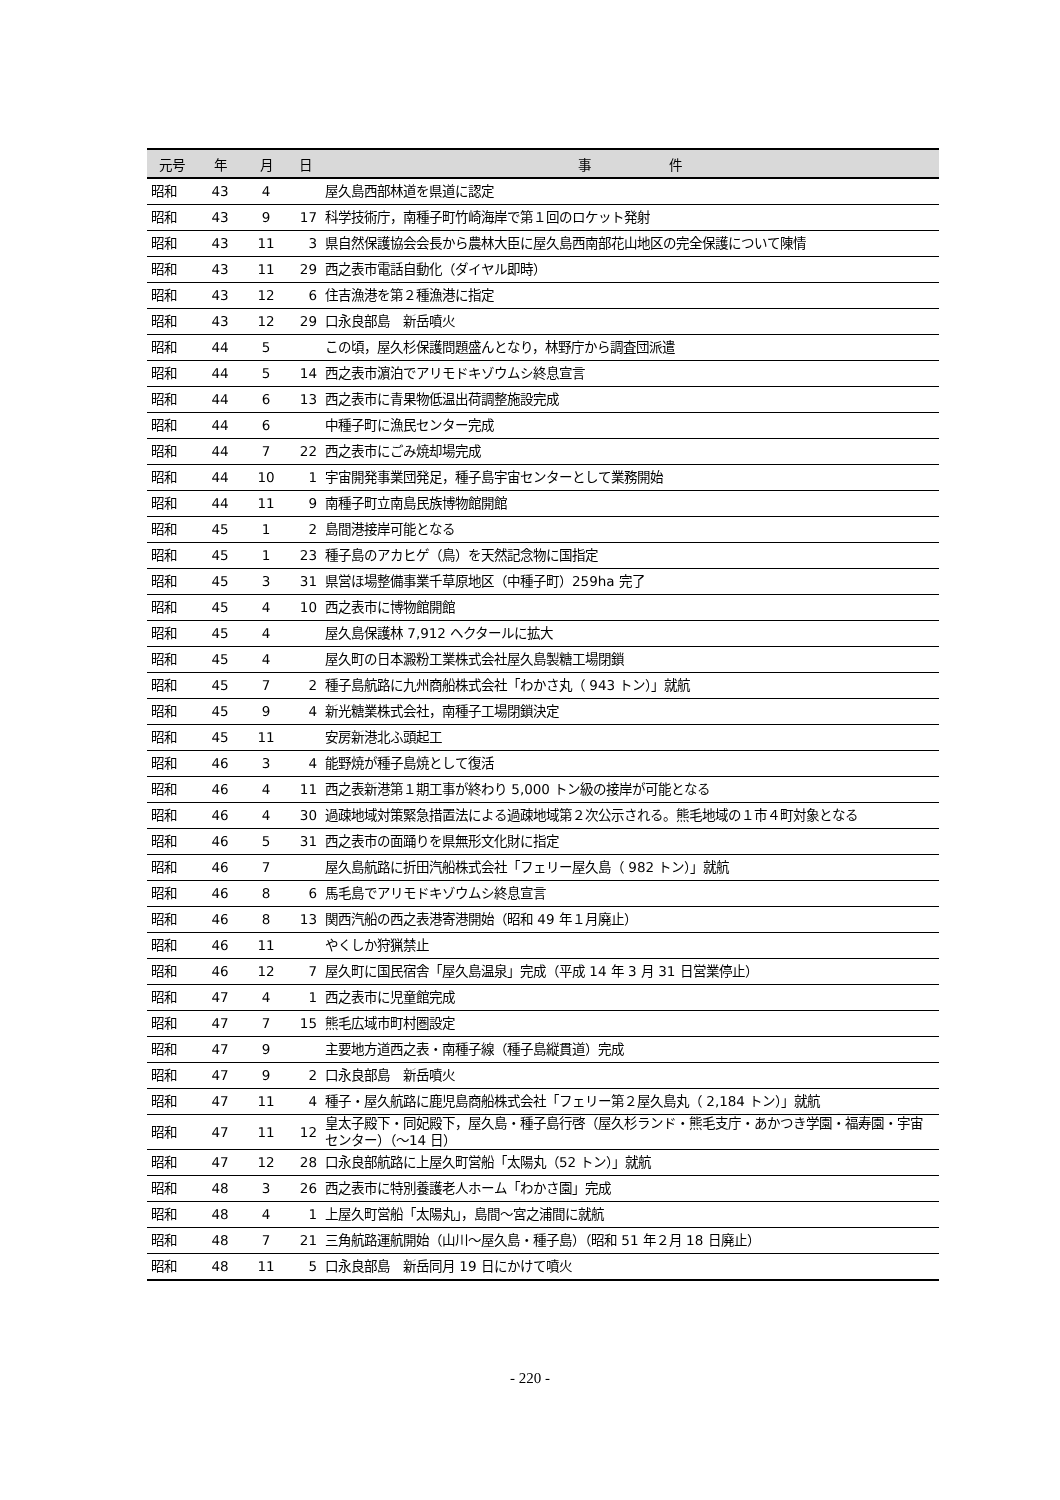| 元号 | 年 | 月 | 日 | 事 件 |
| --- | --- | --- | --- | --- |
| 昭和 | 43 | 4 | | 屋久島西部林道を県道に認定 |
| 昭和 | 43 | 9 | 17 | 科学技術庁，南種子町竹崎海岸で第１回のロケット発射 |
| 昭和 | 43 | 11 | 3 | 県自然保護協会会長から農林大臣に屋久島西南部花山地区の完全保護について陳情 |
| 昭和 | 43 | 11 | 29 | 西之表市電話自動化（ダイヤル即時） |
| 昭和 | 43 | 12 | 6 | 住吉漁港を第２種漁港に指定 |
| 昭和 | 43 | 12 | 29 | 口永良部島 新岳噴火 |
| 昭和 | 44 | 5 | | この頃，屋久杉保護問題盛んとなり，林野庁から調査団派遣 |
| 昭和 | 44 | 5 | 14 | 西之表市濵泊でアリモドキゾウムシ終息宣言 |
| 昭和 | 44 | 6 | 13 | 西之表市に青果物低温出荷調整施設完成 |
| 昭和 | 44 | 6 | | 中種子町に漁民センター完成 |
| 昭和 | 44 | 7 | 22 | 西之表市にごみ焼却場完成 |
| 昭和 | 44 | 10 | 1 | 宇宙開発事業団発足，種子島宇宙センターとして業務開始 |
| 昭和 | 44 | 11 | 9 | 南種子町立南島民族博物館開館 |
| 昭和 | 45 | 1 | 2 | 島間港接岸可能となる |
| 昭和 | 45 | 1 | 23 | 種子島のアカヒゲ（鳥）を天然記念物に国指定 |
| 昭和 | 45 | 3 | 31 | 県営ほ場整備事業千草原地区（中種子町）259ha 完了 |
| 昭和 | 45 | 4 | 10 | 西之表市に博物館開館 |
| 昭和 | 45 | 4 | | 屋久島保護林 7,912 ヘクタールに拡大 |
| 昭和 | 45 | 4 | | 屋久町の日本澱粉工業株式会社屋久島製糖工場閉鎖 |
| 昭和 | 45 | 7 | 2 | 種子島航路に九州商船株式会社「わかさ丸（ 943 トン）」就航 |
| 昭和 | 45 | 9 | 4 | 新光糖業株式会社，南種子工場閉鎖決定 |
| 昭和 | 45 | 11 | | 安房新港北ふ頭起工 |
| 昭和 | 46 | 3 | 4 | 能野焼が種子島焼として復活 |
| 昭和 | 46 | 4 | 11 | 西之表新港第１期工事が終わり 5,000 トン級の接岸が可能となる |
| 昭和 | 46 | 4 | 30 | 過疎地域対策緊急措置法による過疎地域第２次公示される。熊毛地域の１市４町対象となる |
| 昭和 | 46 | 5 | 31 | 西之表市の面踊りを県無形文化財に指定 |
| 昭和 | 46 | 7 | | 屋久島航路に折田汽船株式会社「フェリー屋久島（ 982 トン）」就航 |
| 昭和 | 46 | 8 | 6 | 馬毛島でアリモドキゾウムシ終息宣言 |
| 昭和 | 46 | 8 | 13 | 関西汽船の西之表港寄港開始（昭和 49 年１月廃止） |
| 昭和 | 46 | 11 | | やくしか狩猟禁止 |
| 昭和 | 46 | 12 | 7 | 屋久町に国民宿舎「屋久島温泉」完成（平成 14 年 3 月 31 日営業停止） |
| 昭和 | 47 | 4 | 1 | 西之表市に児童館完成 |
| 昭和 | 47 | 7 | 15 | 熊毛広域市町村圏設定 |
| 昭和 | 47 | 9 | | 主要地方道西之表・南種子線（種子島縦貫道）完成 |
| 昭和 | 47 | 9 | 2 | 口永良部島 新岳噴火 |
| 昭和 | 47 | 11 | 4 | 種子・屋久航路に鹿児島商船株式会社「フェリー第２屋久島丸（ 2,184 トン）」就航 |
| 昭和 | 47 | 11 | 12 | 皇太子殿下・同妃殿下，屋久島・種子島行啓（屋久杉ランド・熊毛支庁・あかつき学園・福寿園・宇宙センター）（～14 日） |
| 昭和 | 47 | 12 | 28 | 口永良部航路に上屋久町営船「太陽丸（52 トン）」就航 |
| 昭和 | 48 | 3 | 26 | 西之表市に特別養護老人ホーム「わかさ園」完成 |
| 昭和 | 48 | 4 | 1 | 上屋久町営船「太陽丸」，島間～宮之浦間に就航 |
| 昭和 | 48 | 7 | 21 | 三角航路運航開始（山川～屋久島・種子島）（昭和 51 年２月 18 日廃止） |
| 昭和 | 48 | 11 | 5 | 口永良部島 新岳同月 19 日にかけて噴火 |
- 220 -